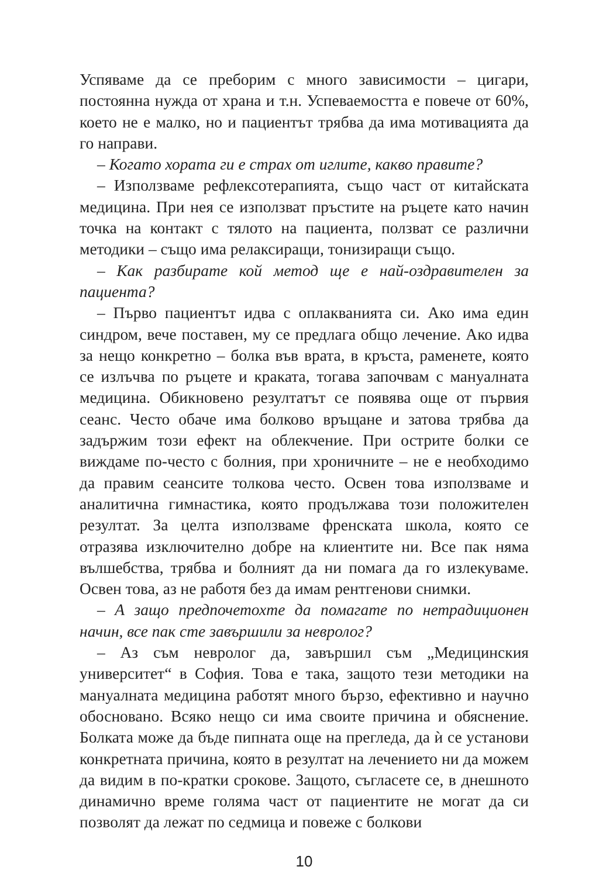Успяваме да се преборим с много зависимости – цигари, постоянна нужда от храна и т.н. Успеваемостта е повече от 60%, което не е малко, но и пациентът трябва да има мотивацията да го направи.
– Когато хората ги е страх от иглите, какво правите?
– Използваме рефлексотерапията, също част от китайската медицина. При нея се използват пръстите на ръцете като начин точка на контакт с тялото на пациента, ползват се различни методики – също има релаксиращи, тонизиращи също.
– Как разбирате кой метод ще е най-оздравителен за пациента?
– Първо пациентът идва с оплакванията си. Ако има един синдром, вече поставен, му се предлага общо лечение. Ако идва за нещо конкретно – болка във врата, в кръста, раменете, която се излъчва по ръцете и краката, тогава започвам с мануалната медицина. Обикновено резултатът се появява още от първия сеанс. Често обаче има болково връщане и затова трябва да задържим този ефект на облекчение. При острите болки се виждаме по-често с болния, при хроничните – не е необходимо да правим сеансите толкова често. Освен това използваме и аналитична гимнастика, която продължава този положителен резултат. За целта използваме френската школа, която се отразява изключително добре на клиентите ни. Все пак няма вълшебства, трябва и болният да ни помага да го излекуваме. Освен това, аз не работя без да имам рентгенови снимки.
– А защо предпочетохте да помагате по нетрадиционен начин, все пак сте завършили за невролог?
– Аз съм невролог да, завършил съм „Медицинския университет“ в София. Това е така, защото тези методики на мануалната медицина работят много бързо, ефективно и научно обосновано. Всяко нещо си има своите причина и обяснение. Болката може да бъде пипната още на прегледа, да ѝ се установи конкретната причина, която в резултат на лечението ни да можем да видим в по-кратки срокове. Защото, съгласете се, в днешното динамично време голяма част от пациентите не могат да си позволят да лежат по седмица и повеже с болкови
10